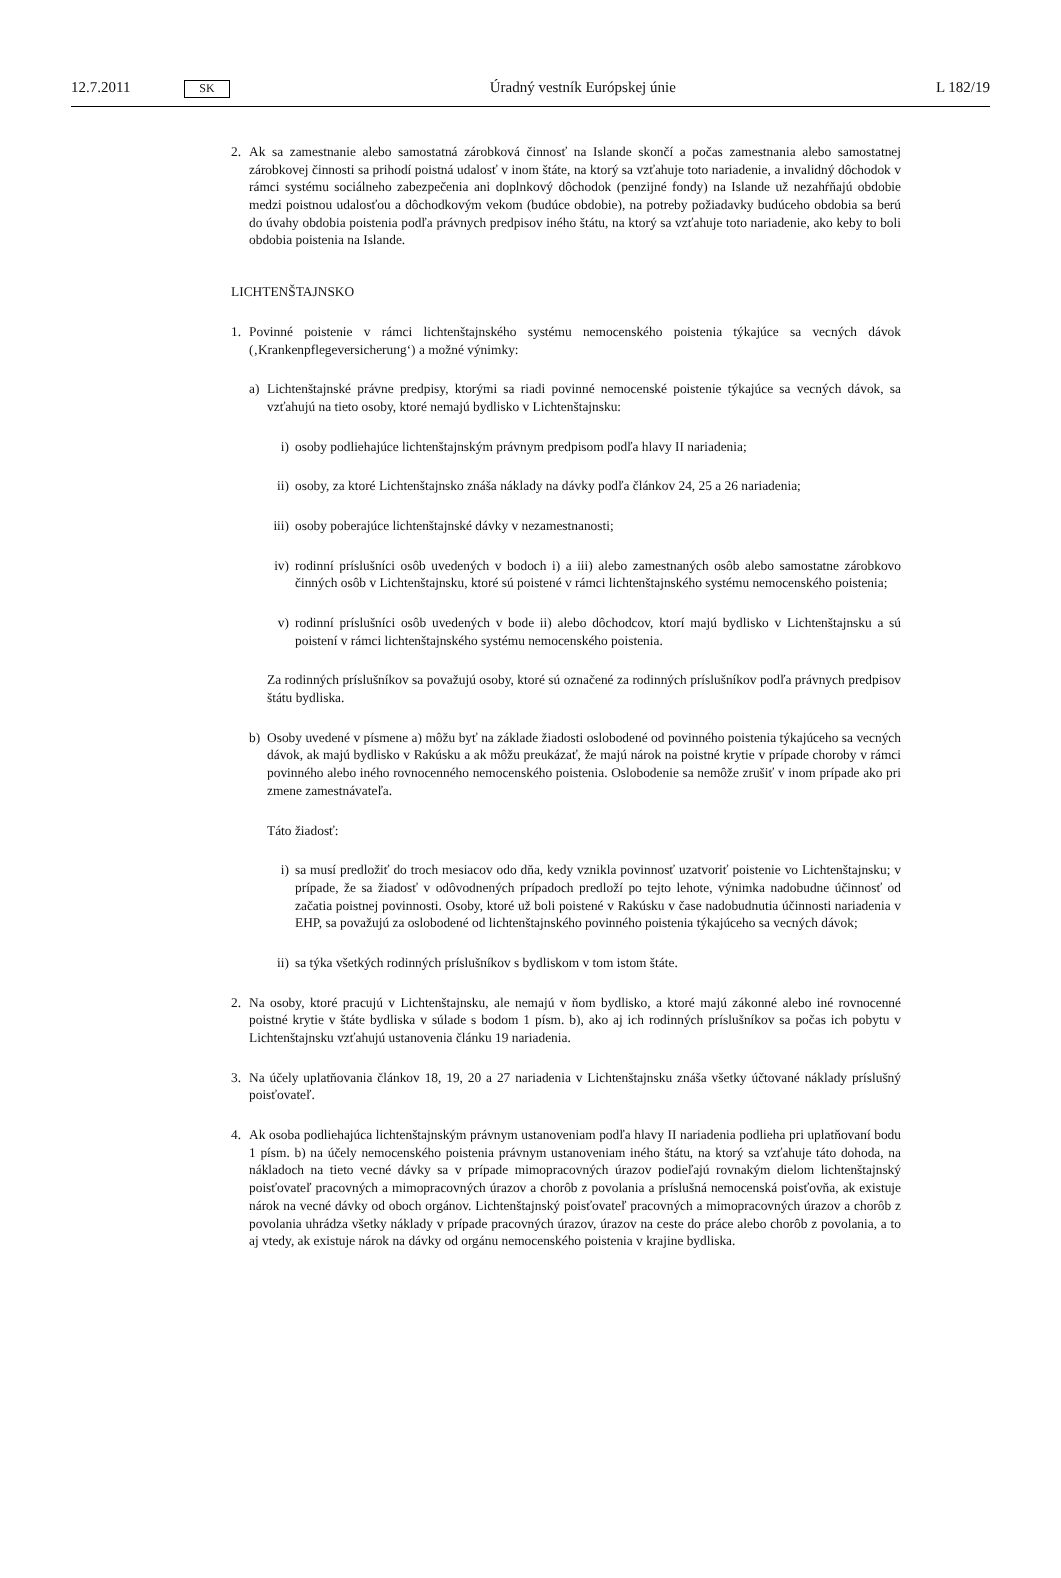12.7.2011 SK
Úradný vestník Európskej únie L 182/19
2. Ak sa zamestnanie alebo samostatná zárobková činnosť na Islande skončí a počas zamestnania alebo samostatnej zárobkovej činnosti sa prihodí poistná udalosť v inom štáte, na ktorý sa vzťahuje toto nariadenie, a invalidný dôchodok v rámci systému sociálneho zabezpečenia ani doplnkový dôchodok (penzijné fondy) na Islande už nezahŕňajú obdobie medzi poistnou udalosťou a dôchodkovým vekom (budúce obdobie), na potreby požiadavky budúceho obdobia sa berú do úvahy obdobia poistenia podľa právnych predpisov iného štátu, na ktorý sa vzťahuje toto nariadenie, ako keby to boli obdobia poistenia na Islande.
LICHTENŠTAJNSKO
1. Povinné poistenie v rámci lichtenštajnského systému nemocenského poistenia týkajúce sa vecných dávok (‚Krankenpflegeversicherung‘) a možné výnimky:
a) Lichtenštajnské právne predpisy, ktorými sa riadi povinné nemocenské poistenie týkajúce sa vecných dávok, sa vzťahujú na tieto osoby, ktoré nemajú bydlisko v Lichtenštajnsku:
i) osoby podliehajúce lichtenštajnským právnym predpisom podľa hlavy II nariadenia;
ii) osoby, za ktoré Lichtenštajnsko znáša náklady na dávky podľa článkov 24, 25 a 26 nariadenia;
iii) osoby poberajúce lichtenštajnské dávky v nezamestnanosti;
iv) rodinní príslušníci osôb uvedených v bodoch i) a iii) alebo zamestnaných osôb alebo samostatne zárobkovo činných osôb v Lichtenštajnsku, ktoré sú poistené v rámci lichtenštajnského systému nemocenského poistenia;
v) rodinní príslušníci osôb uvedených v bode ii) alebo dôchodcov, ktorí majú bydlisko v Lichtenštajnsku a sú poistení v rámci lichtenštajnského systému nemocenského poistenia.
Za rodinných príslušníkov sa považujú osoby, ktoré sú označené za rodinných príslušníkov podľa právnych predpisov štátu bydliska.
b) Osoby uvedené v písmene a) môžu byť na základe žiadosti oslobodené od povinného poistenia týkajúceho sa vecných dávok, ak majú bydlisko v Rakúsku a ak môžu preukázať, že majú nárok na poistné krytie v prípade choroby v rámci povinného alebo iného rovnocenného nemocenského poistenia. Oslobodenie sa nemôže zrušiť v inom prípade ako pri zmene zamestnávateľa.
Táto žiadosť:
i) sa musí predložiť do troch mesiacov odo dňa, kedy vznikla povinnosť uzatvoriť poistenie vo Lichtenštajnsku; v prípade, že sa žiadosť v odôvodnených prípadoch predloží po tejto lehote, výnimka nadobudne účinnosť od začatia poistnej povinnosti. Osoby, ktoré už boli poistené v Rakúsku v čase nadobudnutia účinnosti nariadenia v EHP, sa považujú za oslobodené od lichtenštajnského povinného poistenia týkajúceho sa vecných dávok;
ii) sa týka všetkých rodinných príslušníkov s bydliskom v tom istom štáte.
2. Na osoby, ktoré pracujú v Lichtenštajnsku, ale nemajú v ňom bydlisko, a ktoré majú zákonné alebo iné rovnocenné poistné krytie v štáte bydliska v súlade s bodom 1 písm. b), ako aj ich rodinných príslušníkov sa počas ich pobytu v Lichtenštajnsku vzťahujú ustanovenia článku 19 nariadenia.
3. Na účely uplatňovania článkov 18, 19, 20 a 27 nariadenia v Lichtenštajnsku znáša všetky účtované náklady príslušný poisťovateľ.
4. Ak osoba podliehajúca lichtenštajnským právnym ustanoveniam podľa hlavy II nariadenia podlieha pri uplatňovaní bodu 1 písm. b) na účely nemocenského poistenia právnym ustanoveniam iného štátu, na ktorý sa vzťahuje táto dohoda, na nákladoch na tieto vecné dávky sa v prípade mimopracovných úrazov podieľajú rovnakým dielom lichtenštajnský poisťovateľ pracovných a mimopracovných úrazov a chorôb z povolania a príslušná nemocenská poisťovňa, ak existuje nárok na vecné dávky od oboch orgánov. Lichtenštajnský poisťovateľ pracovných a mimopracovných úrazov a chorôb z povolania uhrádza všetky náklady v prípade pracovných úrazov, úrazov na ceste do práce alebo chorôb z povolania, a to aj vtedy, ak existuje nárok na dávky od orgánu nemocenského poistenia v krajine bydliska.